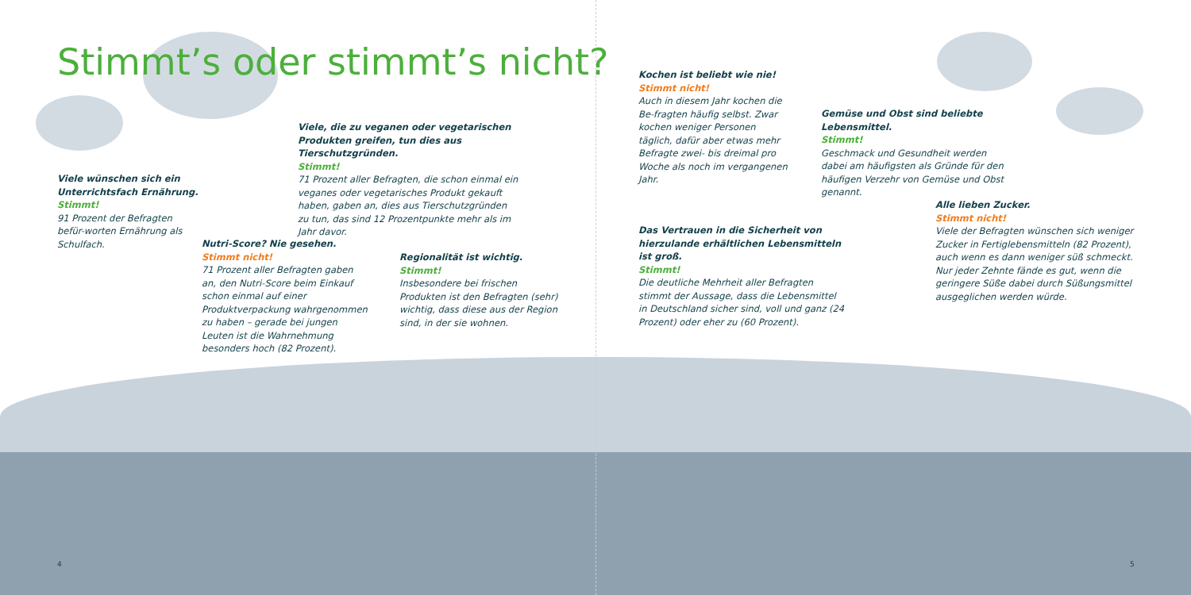Stimmt’s oder stimmt’s nicht?
Viele wünschen sich ein Unterrichtsfach Ernährung.
Stimmt!
91 Prozent der Befragten befür-worten Ernährung als Schulfach.
Viele, die zu veganen oder vegetarischen Produkten greifen, tun dies aus Tierschutzgründen.
Stimmt!
71 Prozent aller Befragten, die schon einmal ein veganes oder vegetarisches Produkt gekauft haben, gaben an, dies aus Tierschutzgründen zu tun, das sind 12 Prozentpunkte mehr als im Jahr davor.
Nutri-Score? Nie gesehen.
Stimmt nicht!
71 Prozent aller Befragten gaben an, den Nutri-Score beim Einkauf schon einmal auf einer Produktverpackung wahrgenommen zu haben – gerade bei jungen Leuten ist die Wahrnehmung besonders hoch (82 Prozent).
Regionalität ist wichtig.
Stimmt!
Insbesondere bei frischen Produkten ist den Befragten (sehr) wichtig, dass diese aus der Region sind, in der sie wohnen.
Kochen ist beliebt wie nie!
Stimmt nicht!
Auch in diesem Jahr kochen die Be-fragten häufig selbst. Zwar kochen weniger Personen täglich, dafür aber etwas mehr Befragte zwei- bis dreimal pro Woche als noch im vergangenen Jahr.
Gemüse und Obst sind beliebte Lebensmittel.
Stimmt!
Geschmack und Gesundheit werden dabei am häufigsten als Gründe für den häufigen Verzehr von Gemüse und Obst genannt.
Das Vertrauen in die Sicherheit von hierzulande erhältlichen Lebensmitteln ist groß.
Stimmt!
Die deutliche Mehrheit aller Befragten stimmt der Aussage, dass die Lebensmittel in Deutschland sicher sind, voll und ganz (24 Prozent) oder eher zu (60 Prozent).
Alle lieben Zucker.
Stimmt nicht!
Viele der Befragten wünschen sich weniger Zucker in Fertiglebensmitteln (82 Prozent), auch wenn es dann weniger süß schmeckt. Nur jeder Zehnte fände es gut, wenn die geringere Süße dabei durch Süßungsmittel ausgeglichen werden würde.
4 5